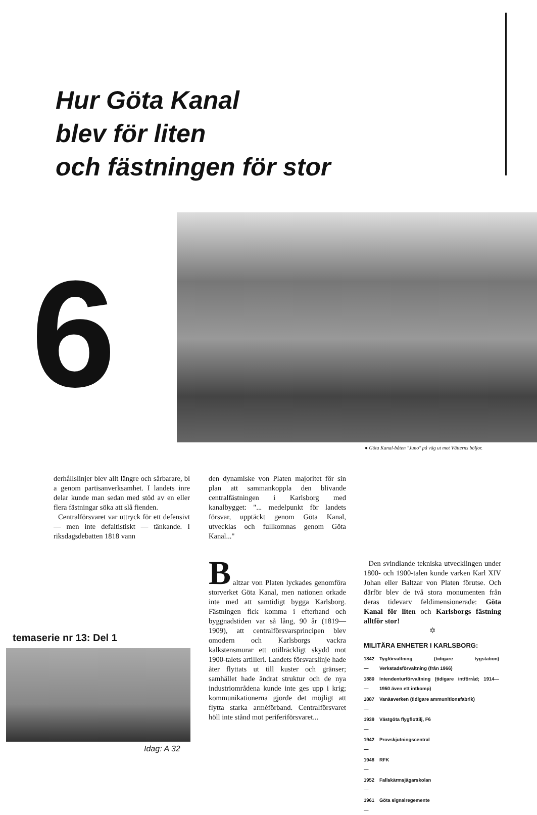Hur Göta Kanal
blev för liten
och fästningen för stor
6
● Göta Kanal-båten "Juno" på väg ut mot Vätterns böljor.
derhållslinjer blev allt längre och sårbarare, bl a genom partisanverksamhet. I landets inre delar kunde man sedan med stöd av en eller flera fästningar söka att slå fienden.
Centralförsvaret var uttryck för ett defensivt — men inte defaitistiskt — tänkande. I riksdagsdebatten 1818 vann
den dynamiske von Platen majoritet för sin plan att sammankoppla den blivande centralfästningen i Karlsborg med kanalbygget: "... medelpunkt för landets försvar, upptäckt genom Göta Kanal, utvecklas och fullkomnas genom Göta Kanal..."
B
altzar von Platen lyckades genomföra storverket Göta Kanal, men nationen orkade inte med att samtidigt bygga Karlsborg. Fästningen fick komma i efterhand och byggnadstiden var så lång, 90 år (1819—1909), att centralförsvarsprincipen blev omodern och Karlsborgs vackra kalkstensmurar ett otillräckligt skydd mot 1900-talets artilleri. Landets försvarslinje hade åter flyttats ut till kuster och gränser; samhället hade ändrat struktur och de nya industriområdena kunde inte ges upp i krig; kommunikationerna gjorde det möjligt att flytta starka arméförband. Centralförsvaret höll inte stånd mot periferiförsvaret...
Den svindlande tekniska utvecklingen under 1800- och 1900-talen kunde varken Karl XIV Johan eller Baltzar von Platen förutse. Och därför blev de två stora monumenten från deras tidevarv feldimensionerade: Göta Kanal för liten och Karlsborgs fästning alltför stor!
✡
MILITÄRA ENHETER I KARLSBORG:
| 1842— | Tygförvaltning (tidigare tygstation) Verkstadsförvaltning (från 1966) |
| 1880— | Intendenturförvaltning (tidigare intförråd; 1914—1950 även ett intkomp) |
| 1887— | Vanäsverken (tidigare ammunitionsfabrik) |
| 1939— | Västgöta flygflottilj, F6 |
| 1942— | Provskjutningscentral |
| 1948— | RFK |
| 1952— | Fallskärmsjägarskolan |
| 1961— | Göta signalregemente |
temaserie nr 13: Del 1
Idag: A 32